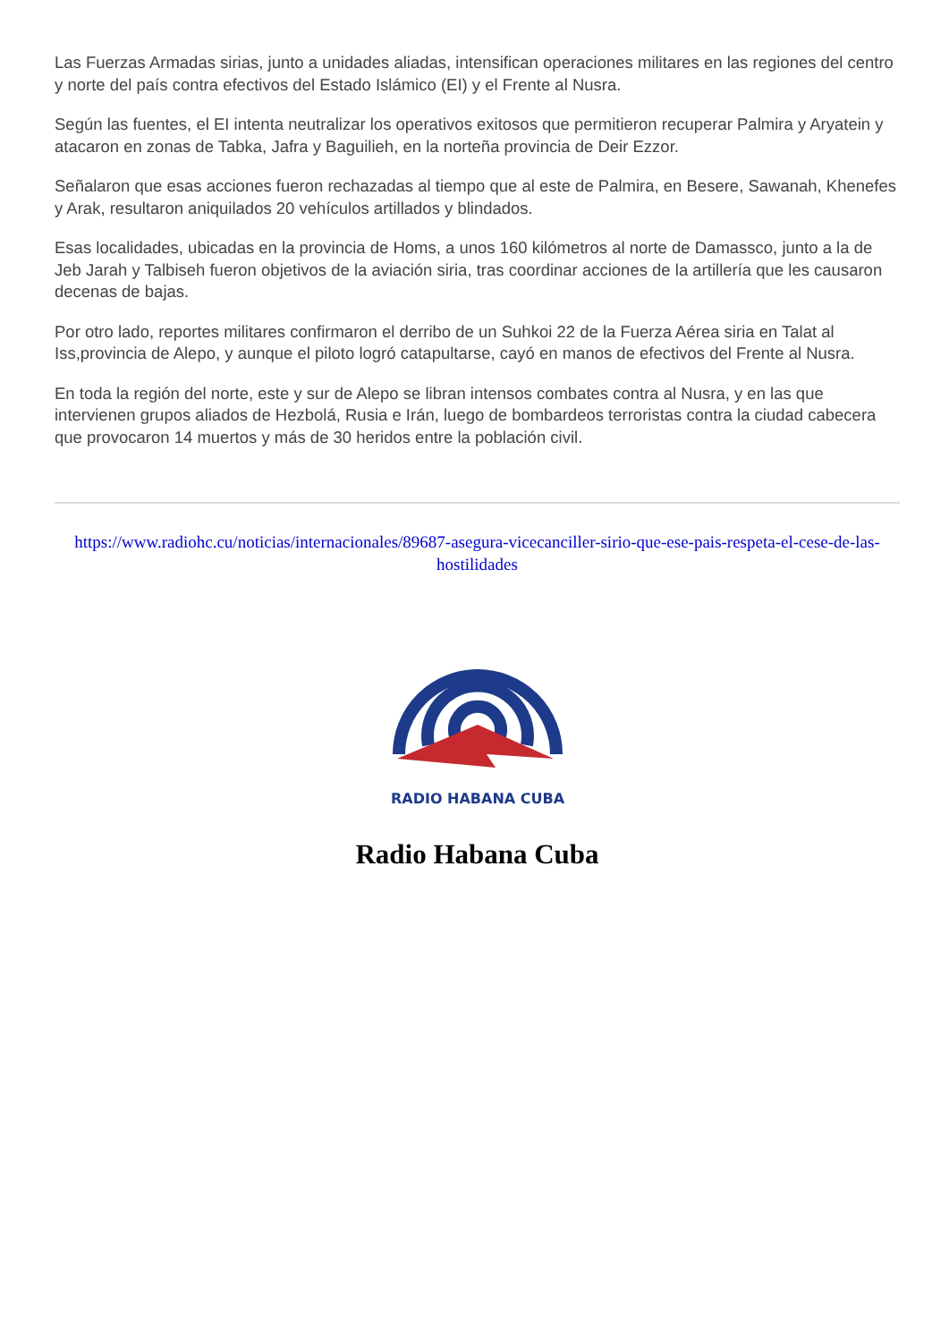Las Fuerzas Armadas sirias, junto a unidades aliadas, intensifican operaciones militares en las regiones del centro y norte del país contra efectivos del Estado Islámico (EI) y el Frente al Nusra.
Según las fuentes, el EI intenta neutralizar los operativos exitosos que permitieron recuperar Palmira y Aryatein y atacaron en zonas de Tabka, Jafra y Baguilieh, en la norteña provincia de Deir Ezzor.
Señalaron que esas acciones fueron rechazadas al tiempo que al este de Palmira, en Besere, Sawanah, Khenefes y Arak, resultaron aniquilados 20 vehículos artillados y blindados.
Esas localidades, ubicadas en la provincia de Homs, a unos 160 kilómetros al norte de Damassco, junto a la de Jeb Jarah y Talbiseh fueron objetivos de la aviación siria, tras coordinar acciones de la artillería que les causaron decenas de bajas.
Por otro lado, reportes militares confirmaron el derribo de un Suhkoi 22 de la Fuerza Aérea siria en Talat al Iss,provincia de Alepo, y aunque el piloto logró catapultarse, cayó en manos de efectivos del Frente al Nusra.
En toda la región del norte, este y sur de Alepo se libran intensos combates contra al Nusra, y en las que intervienen grupos aliados de Hezbolá, Rusia e Irán, luego de bombardeos terroristas contra la ciudad cabecera que provocaron 14 muertos y más de 30 heridos entre la población civil.
https://www.radiohc.cu/noticias/internacionales/89687-asegura-vicecanciller-sirio-que-ese-pais-respeta-el-cese-de-las-hostilidades
RADIO HABANA CUBA
Radio Habana Cuba